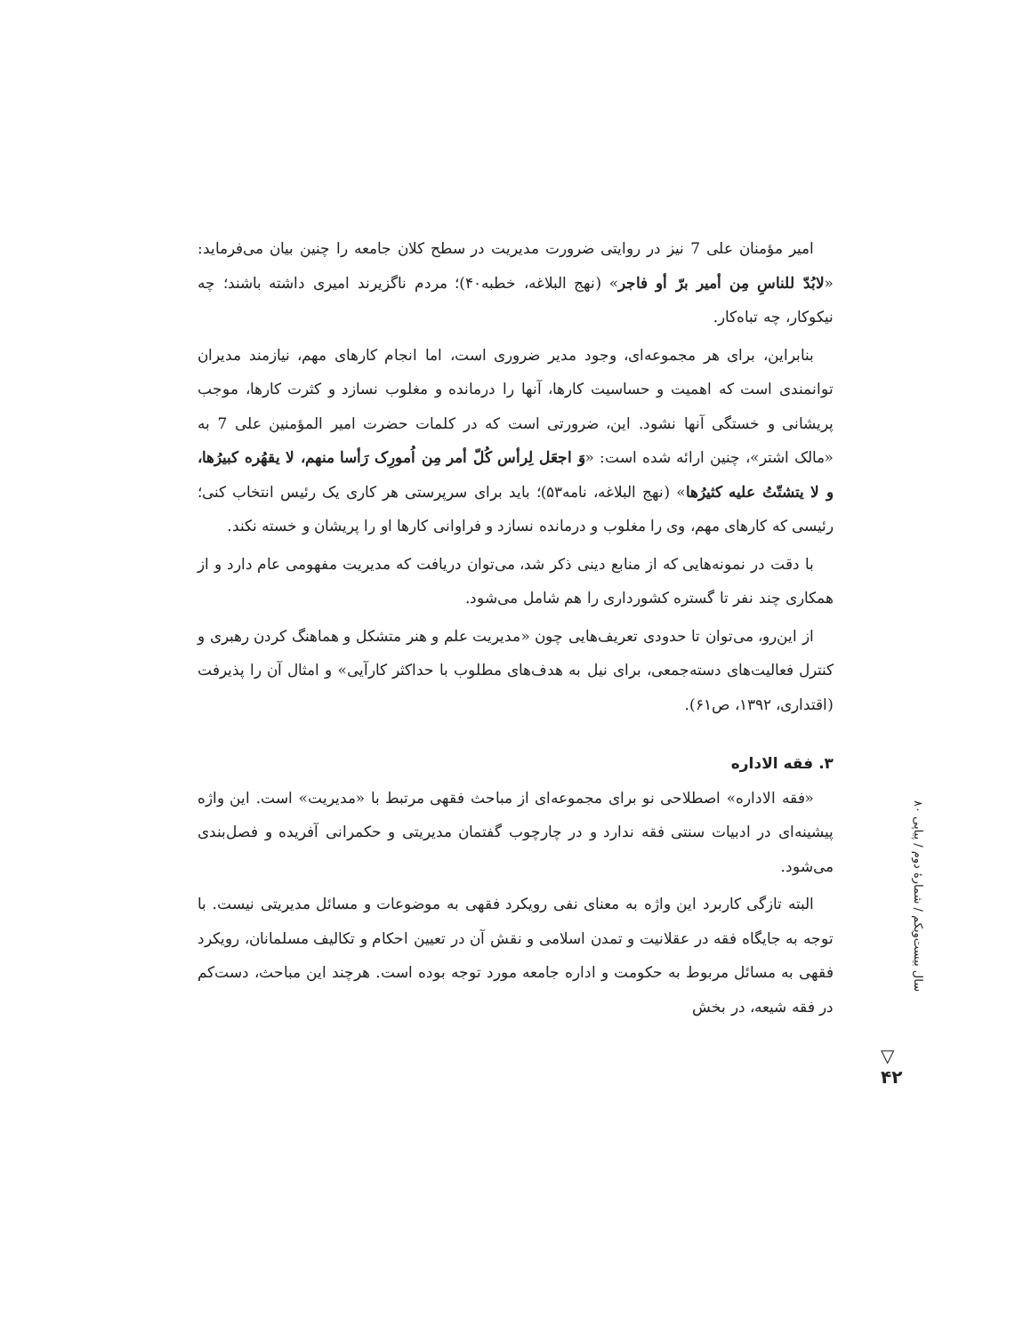امیر مؤمنان علی 7 نیز در روایتی ضرورت مدیریت در سطح کلان جامعه را چنین بیان می‌فرماید: «لابُدّ للناسِ مِن أمیر برّ أو فاجر» (نهج البلاغه، خطبه۴۰)؛ مردم ناگزیرند امیری داشته باشند؛ چه نیکوکار، چه تباه‌کار.
بنابراین، برای هر مجموعه‌ای، وجود مدیر ضروری است، اما انجام کارهای مهم، نیازمند مدیران توانمندی است که اهمیت و حساسیت کارها، آنها را درمانده و مغلوب نسازد و کثرت کارها، موجب پریشانی و خستگی آنها نشود. این، ضرورتی است که در کلمات حضرت امیر المؤمنین علی 7 به «مالک اشتر»، چنین ارائه شده است: «وَ اجعَل لِرأس کُلّ أمر مِن اُمورِک رَأسا منهم، لا یقهُره کبیرُها، و لا یتشتّتُ علیه کثیرُها» (نهج البلاغه، نامه۵۳)؛ باید برای سرپرستی هر کاری یک رئیس انتخاب کنی؛ رئیسی که کارهای مهم، وی را مغلوب و درمانده نسازد و فراوانی کارها او را پریشان و خسته نکند.
با دقت در نمونه‌هایی که از منابع دینی ذکر شد، می‌توان دریافت که مدیریت مفهومی عام دارد و از همکاری چند نفر تا گستره کشورداری را هم شامل می‌شود.
از این‌رو، می‌توان تا حدودی تعریف‌هایی چون «مدیریت علم و هنر متشکل و هماهنگ کردن رهبری و کنترل فعالیت‌های دسته‌جمعی، برای نیل به هدف‌های مطلوب با حداکثر کارآیی» و امثال آن را پذیرفت (اقتداری، ۱۳۹۲، ص۶۱).
۳. فقه الاداره
«فقه الاداره» اصطلاحی نو برای مجموعه‌ای از مباحث فقهی مرتبط با «مدیریت» است. این واژه پیشینه‌ای در ادبیات سنتی فقه ندارد و در چارچوب گفتمان مدیریتی و حکمرانی آفریده و فصل‌بندی می‌شود.
البته تازگی کاربرد این واژه به معنای نفی رویکرد فقهی به موضوعات و مسائل مدیریتی نیست. با توجه به جایگاه فقه در عقلانیت و تمدن اسلامی و نقش آن در تعیین احکام و تکالیف مسلمانان، رویکرد فقهی به مسائل مربوط به حکومت و اداره جامعه مورد توجه بوده است. هرچند این مباحث، دست‌کم در فقه شیعه، در بخش
سال بیست‌ویکم / شمارۀ دوم / پیاپی ۸۰
▽
۴۲